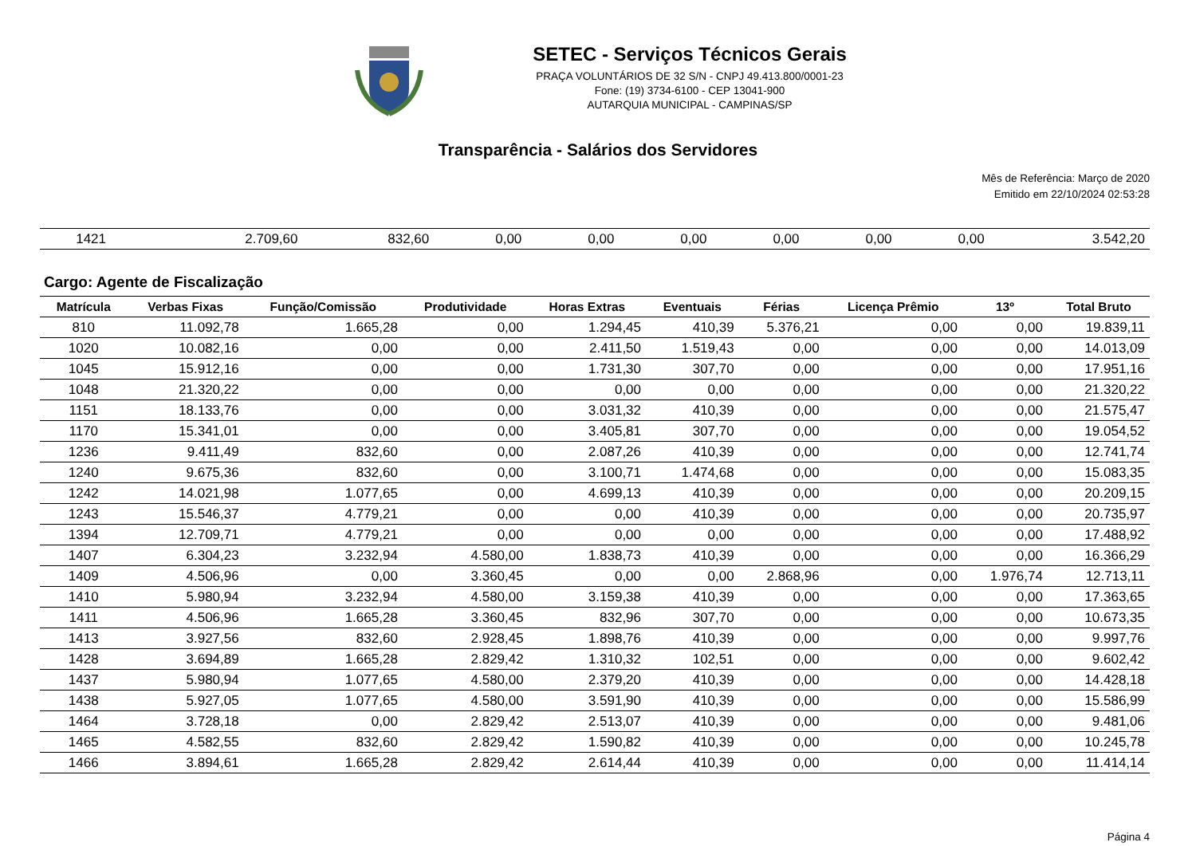SETEC - Serviços Técnicos Gerais
PRAÇA VOLUNTÁRIOS DE 32 S/N - CNPJ 49.413.800/0001-23
Fone: (19) 3734-6100 - CEP 13041-900
AUTARQUIA MUNICIPAL - CAMPINAS/SP
Transparência - Salários dos Servidores
Mês de Referência: Março de 2020
Emitido em 22/10/2024 02:53:28
| 1421 | 2.709,60 | 832,60 | 0,00 | 0,00 | 0,00 | 0,00 | 0,00 | 0,00 | 3.542,20 |
Cargo: Agente de Fiscalização
| Matrícula | Verbas Fixas | Função/Comissão | Produtividade | Horas Extras | Eventuais | Férias | Licença Prêmio | 13º | Total Bruto |
| --- | --- | --- | --- | --- | --- | --- | --- | --- | --- |
| 810 | 11.092,78 | 1.665,28 | 0,00 | 1.294,45 | 410,39 | 5.376,21 | 0,00 | 0,00 | 19.839,11 |
| 1020 | 10.082,16 | 0,00 | 0,00 | 2.411,50 | 1.519,43 | 0,00 | 0,00 | 0,00 | 14.013,09 |
| 1045 | 15.912,16 | 0,00 | 0,00 | 1.731,30 | 307,70 | 0,00 | 0,00 | 0,00 | 17.951,16 |
| 1048 | 21.320,22 | 0,00 | 0,00 | 0,00 | 0,00 | 0,00 | 0,00 | 0,00 | 21.320,22 |
| 1151 | 18.133,76 | 0,00 | 0,00 | 3.031,32 | 410,39 | 0,00 | 0,00 | 0,00 | 21.575,47 |
| 1170 | 15.341,01 | 0,00 | 0,00 | 3.405,81 | 307,70 | 0,00 | 0,00 | 0,00 | 19.054,52 |
| 1236 | 9.411,49 | 832,60 | 0,00 | 2.087,26 | 410,39 | 0,00 | 0,00 | 0,00 | 12.741,74 |
| 1240 | 9.675,36 | 832,60 | 0,00 | 3.100,71 | 1.474,68 | 0,00 | 0,00 | 0,00 | 15.083,35 |
| 1242 | 14.021,98 | 1.077,65 | 0,00 | 4.699,13 | 410,39 | 0,00 | 0,00 | 0,00 | 20.209,15 |
| 1243 | 15.546,37 | 4.779,21 | 0,00 | 0,00 | 410,39 | 0,00 | 0,00 | 0,00 | 20.735,97 |
| 1394 | 12.709,71 | 4.779,21 | 0,00 | 0,00 | 0,00 | 0,00 | 0,00 | 0,00 | 17.488,92 |
| 1407 | 6.304,23 | 3.232,94 | 4.580,00 | 1.838,73 | 410,39 | 0,00 | 0,00 | 0,00 | 16.366,29 |
| 1409 | 4.506,96 | 0,00 | 3.360,45 | 0,00 | 0,00 | 2.868,96 | 0,00 | 1.976,74 | 12.713,11 |
| 1410 | 5.980,94 | 3.232,94 | 4.580,00 | 3.159,38 | 410,39 | 0,00 | 0,00 | 0,00 | 17.363,65 |
| 1411 | 4.506,96 | 1.665,28 | 3.360,45 | 832,96 | 307,70 | 0,00 | 0,00 | 0,00 | 10.673,35 |
| 1413 | 3.927,56 | 832,60 | 2.928,45 | 1.898,76 | 410,39 | 0,00 | 0,00 | 0,00 | 9.997,76 |
| 1428 | 3.694,89 | 1.665,28 | 2.829,42 | 1.310,32 | 102,51 | 0,00 | 0,00 | 0,00 | 9.602,42 |
| 1437 | 5.980,94 | 1.077,65 | 4.580,00 | 2.379,20 | 410,39 | 0,00 | 0,00 | 0,00 | 14.428,18 |
| 1438 | 5.927,05 | 1.077,65 | 4.580,00 | 3.591,90 | 410,39 | 0,00 | 0,00 | 0,00 | 15.586,99 |
| 1464 | 3.728,18 | 0,00 | 2.829,42 | 2.513,07 | 410,39 | 0,00 | 0,00 | 0,00 | 9.481,06 |
| 1465 | 4.582,55 | 832,60 | 2.829,42 | 1.590,82 | 410,39 | 0,00 | 0,00 | 0,00 | 10.245,78 |
| 1466 | 3.894,61 | 1.665,28 | 2.829,42 | 2.614,44 | 410,39 | 0,00 | 0,00 | 0,00 | 11.414,14 |
Página 4